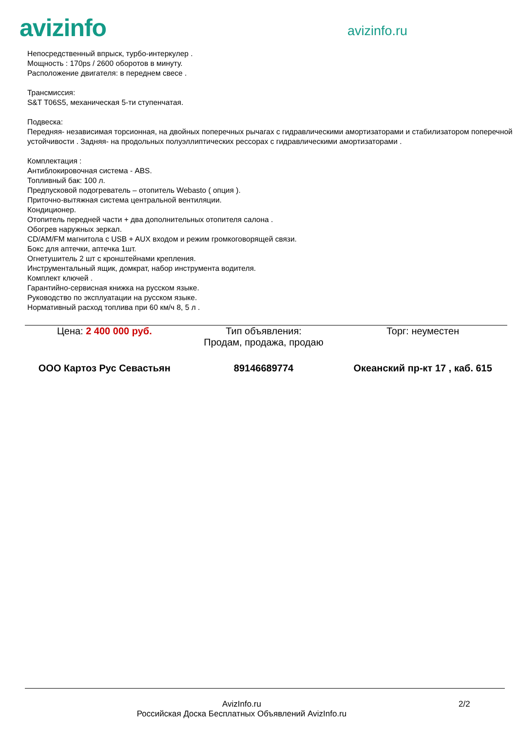avizinfo
avizinfo.ru
Непосредственный впрыск, турбо-интеркулер .
Мощность : 170ps / 2600 оборотов в минуту.
Расположение двигателя: в переднем свесе .
Трансмиссия:
S&T T06S5, механическая 5-ти ступенчатая.
Подвеска:
Передняя- независимая торсионная, на двойных поперечных рычагах с гидравлическими амортизаторами и стабилизатором поперечной устойчивости . Задняя- на продольных полуэллиптических рессорах с гидравлическими амортизаторами .
Комплектация :
Антиблокировочная система - ABS.
Топливный бак: 100 л.
Предпусковой подогреватель – отопитель Webasto ( опция ).
Приточно-вытяжная система центральной вентиляции.
Кондиционер.
Отопитель передней части + два дополнительных отопителя салона .
Обогрев наружных зеркал.
CD/AM/FM магнитола с USB + AUX входом и режим громкоговорящей связи.
Бокс для аптечки, аптечка 1шт.
Огнетушитель 2 шт с кронштейнами крепления.
Инструментальный ящик, домкрат, набор инструмента водителя.
Комплект ключей .
Гарантийно-сервисная книжка на русском языке.
Руководство по эксплуатации на русском языке.
Нормативный расход топлива при 60 км/ч 8, 5 л .
Цена: 2 400 000 руб. Тип объявления:
Продам, продажа, продаю
Торг: неуместен
ООО Картоз Рус Севастьян 89146689774 Океанский пр-кт 17 , каб. 615
AvizInfo.ru
Российская Доска Бесплатных Объявлений AvizInfo.ru
2/2